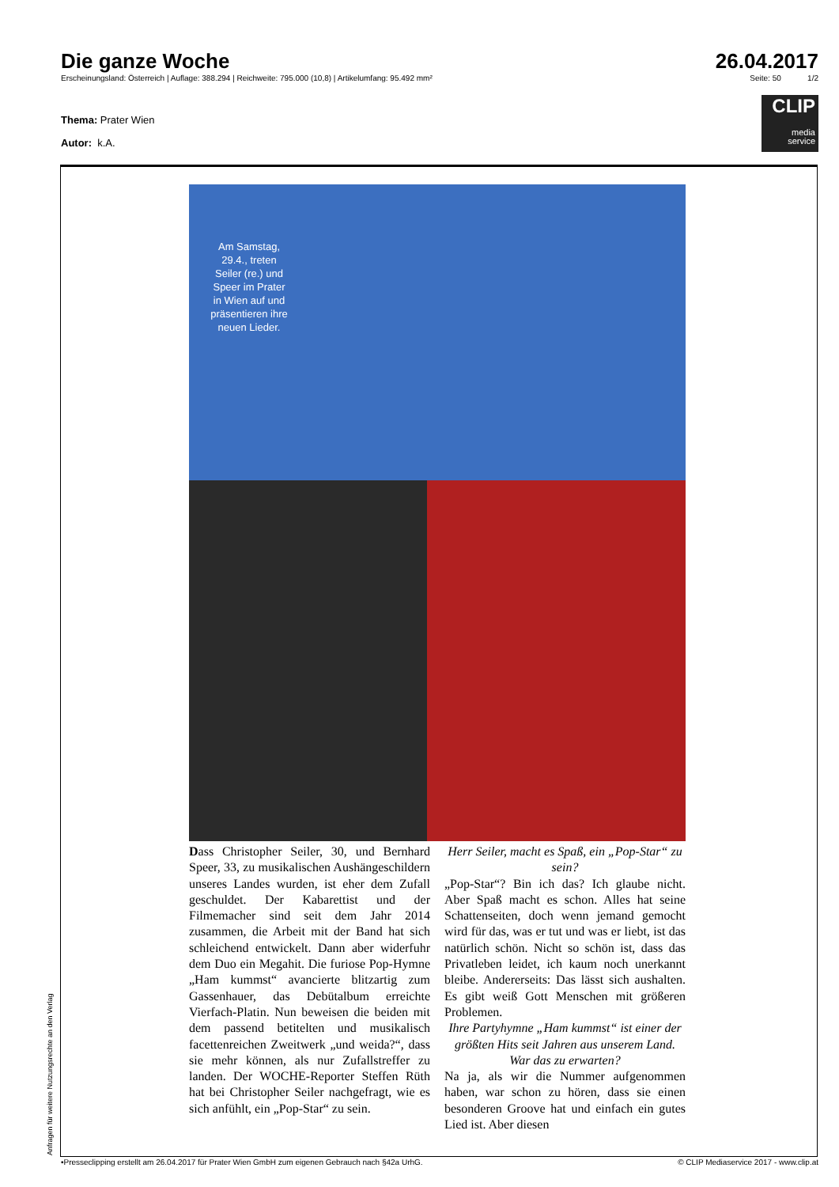Die ganze Woche 26.04.2017
Erscheinungsland: Österreich | Auflage: 388.294 | Reichweite: 795.000 (10,8) | Artikelumfang: 95.492 mm² Seite: 50 1/2
CLIP
media
service
Thema: Prater Wien
Autor: k.A.
Am Samstag, 29.4., treten Seiler (re.) und Speer im Prater in Wien auf und präsentieren ihre neuen Lieder.
Dass Christopher Seiler, 30, und Bernhard Speer, 33, zu musikalischen Aushängeschildern unseres Landes wurden, ist eher dem Zufall geschuldet. Der Kabarettist und der Filmemacher sind seit dem Jahr 2014 zusammen, die Arbeit mit der Band hat sich schleichend entwickelt. Dann aber widerfuhr dem Duo ein Megahit. Die furiose Pop-Hymne „Ham kummst“ avancierte blitzartig zum Gassenhauer, das Debütalbum erreichte Vierfach-Platin. Nun beweisen die beiden mit dem passend betitelten und musikalisch facettenreichen Zweitwerk „und weida?“, dass sie mehr können, als nur Zufallstreffer zu landen. Der WOCHE-Reporter Steffen Rüth hat bei Christopher Seiler nachgefragt, wie es sich anfühlt, ein „Pop-Star“ zu sein.
Herr Seiler, macht es Spaß, ein „Pop-Star“ zu sein?
„Pop-Star“? Bin ich das? Ich glaube nicht. Aber Spaß macht es schon. Alles hat seine Schattenseiten, doch wenn jemand gemocht wird für das, was er tut und was er liebt, ist das natürlich schön. Nicht so schön ist, dass das Privatleben leidet, ich kaum noch unerkannt bleibe. Andererseits: Das lässt sich aushalten. Es gibt weiß Gott Menschen mit größeren Problemen.
Ihre Partyhymne „Ham kummst“ ist einer der größten Hits seit Jahren aus unserem Land. War das zu erwarten?
Na ja, als wir die Nummer aufgenommen haben, war schon zu hören, dass sie einen besonderen Groove hat und einfach ein gutes Lied ist. Aber diesen
Anfragen für weitere Nutzungsrechte an den Verlag •Presseclipping erstellt am 26.04.2017 für Prater Wien GmbH zum eigenen Gebrauch nach §42a UrhG. © CLIP Mediaservice 2017 - www.clip.at